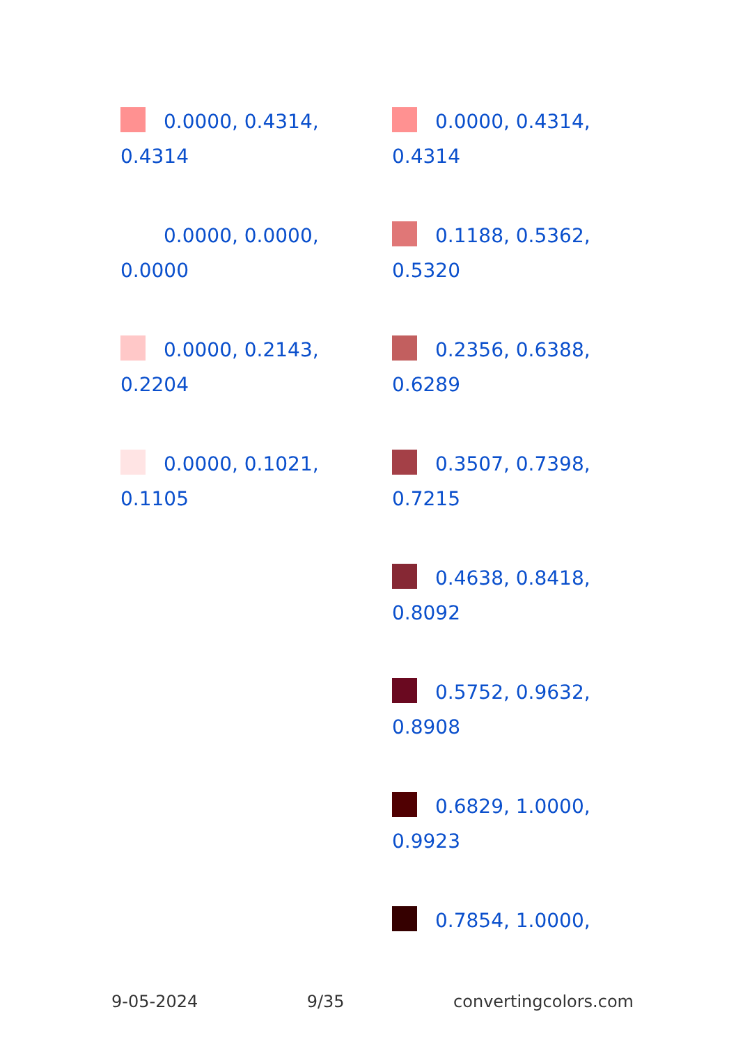0.0000, 0.4314, 0.4314
0.0000, 0.0000, 0.0000
0.0000, 0.2143, 0.2204
0.0000, 0.1021, 0.1105
0.0000, 0.4314, 0.4314
0.1188, 0.5362, 0.5320
0.2356, 0.6388, 0.6289
0.3507, 0.7398, 0.7215
0.4638, 0.8418, 0.8092
0.5752, 0.9632, 0.8908
0.6829, 1.0000, 0.9923
0.7854, 1.0000,
9-05-2024 9/35 convertingcolors.com